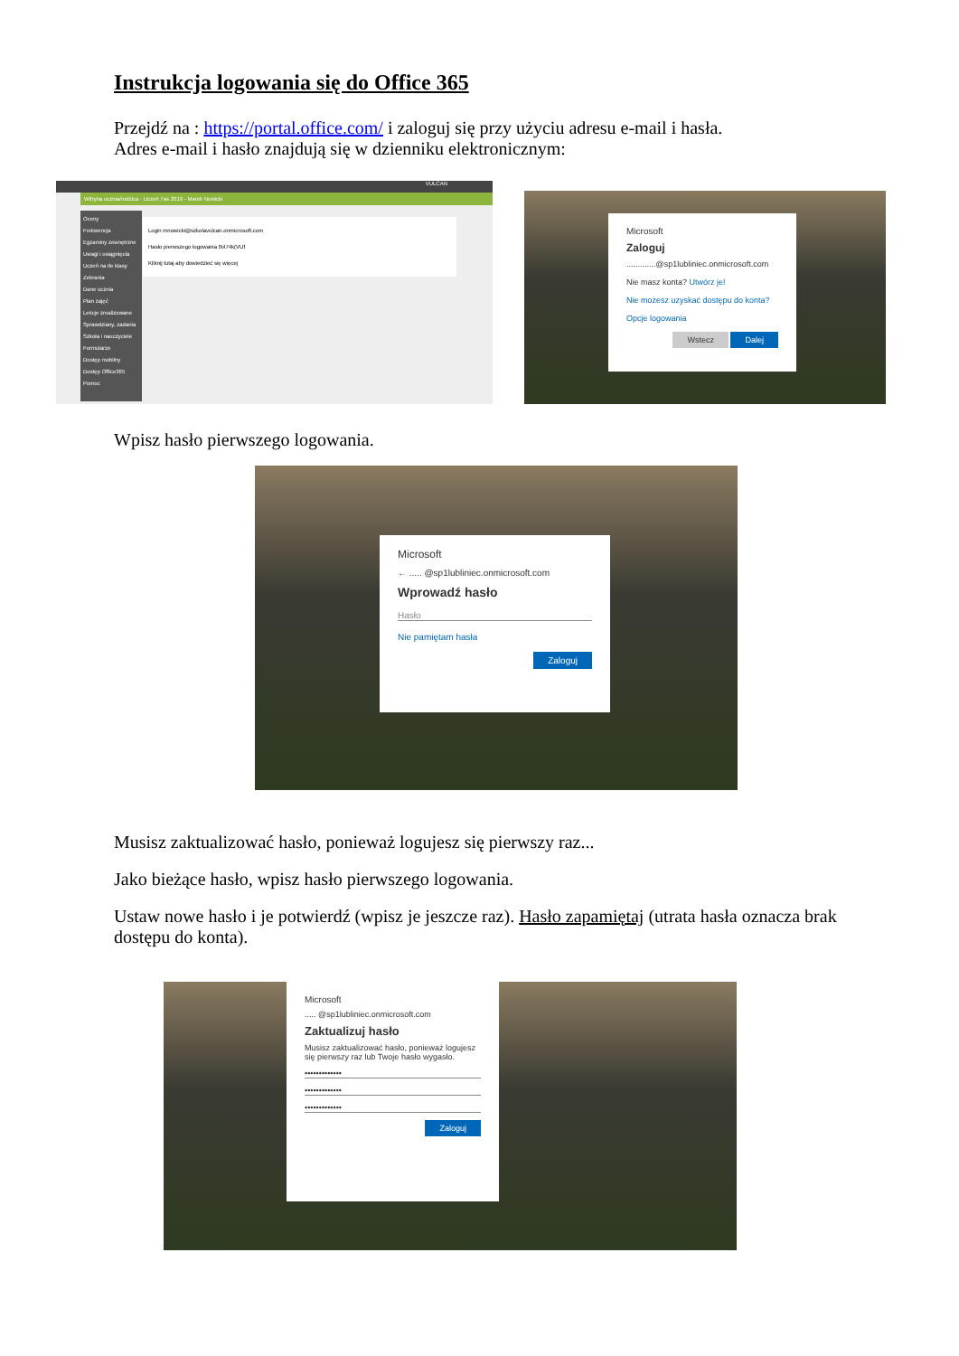Instrukcja logowania się do Office 365
Przejdź na : https://portal.office.com/ i zaloguj się przy użyciu adresu e-mail i hasła.
Adres e-mail i hasło znajdują się w dzienniku elektronicznym:
VULCAN
Witryna ucznia/rodzica · Uczeń 7as 2019 - Marek Nowicki
Oceny
Frekwencja
Egzaminy zewnętrzne
Uwagi i osiągnięcia
Uczeń na tle klasy
Zebrania
Dane ucznia
Plan zajęć
Lekcje zrealizowane
Sprawdziany, zadania
Szkoła i nauczyciele
Formularze
Dostęp mobilny
Dostęp Office365
Pomoc
Login mnowicki@szkolavulcan.onmicrosoft.com
Hasło pierwszego logowania 0vl74k(VUf
Kliknij tutaj aby dowiedzieć się więcej
Microsoft
Zaloguj
.............@sp1lubliniec.onmicrosoft.com
Nie masz konta? Utwórz je!
Nie możesz uzyskać dostępu do konta?
Opcje logowania
Wstecz Dalej
Wpisz hasło pierwszego logowania.
Microsoft
← ..... @sp1lubliniec.onmicrosoft.com
Wprowadź hasło
Hasło
Nie pamiętam hasła
Zaloguj
Musisz zaktualizować hasło, ponieważ logujesz się pierwszy raz...
Jako bieżące hasło, wpisz hasło pierwszego logowania.
Ustaw nowe hasło i je potwierdź (wpisz je jeszcze raz). Hasło zapamiętaj (utrata hasła oznacza brak dostępu do konta).
Microsoft
..... @sp1lubliniec.onmicrosoft.com
Zaktualizuj hasło
Musisz zaktualizować hasło, ponieważ logujesz się pierwszy raz lub Twoje hasło wygasło.
•••••••••••••
•••••••••••••
•••••••••••••
Zaloguj